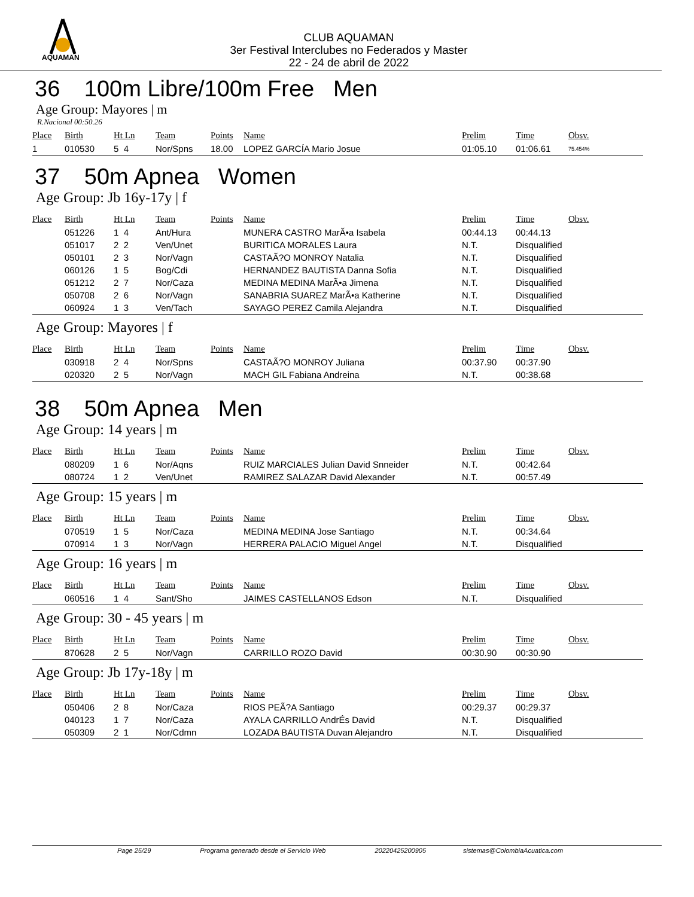AQUAMAN
CLUB AQUAMAN
3er Festival Interclubes no Federados y Master
22 - 24 de abril de 2022
36 100m Libre/100m Free Men
Age Group: Mayores | m
R.Nacional 00:50.26
| Place | Birth | Ht Ln | Team | Points | Name | Prelim | Time | Obsv. |
| --- | --- | --- | --- | --- | --- | --- | --- | --- |
| 1 | 010530 | 5 4 | Nor/Spns | 18.00 | LOPEZ GARCÍA Mario Josue | 01:05.10 | 01:06.61 | 75.454% |
37 50m Apnea Women
Age Group: Jb 16y-17y | f
| Place | Birth | Ht Ln | Team | Points | Name | Prelim | Time | Obsv. |
| --- | --- | --- | --- | --- | --- | --- | --- | --- |
| | 051226 | 1 4 | Ant/Hura | | MUNERA CASTRO MarÃ•a Isabela | 00:44.13 | 00:44.13 | |
| | 051017 | 2 2 | Ven/Unet | | BURITICA MORALES Laura | N.T. | Disqualified | |
| | 050101 | 2 3 | Nor/Vagn | | CASTAÃ?O MONROY Natalia | N.T. | Disqualified | |
| | 060126 | 1 5 | Bog/Cdi | | HERNANDEZ BAUTISTA Danna Sofia | N.T. | Disqualified | |
| | 051212 | 2 7 | Nor/Caza | | MEDINA MEDINA MarÃ•a Jimena | N.T. | Disqualified | |
| | 050708 | 2 6 | Nor/Vagn | | SANABRIA SUAREZ MarÃ•a Katherine | N.T. | Disqualified | |
| | 060924 | 1 3 | Ven/Tach | | SAYAGO PEREZ Camila Alejandra | N.T. | Disqualified | |
Age Group: Mayores | f
| Place | Birth | Ht Ln | Team | Points | Name | Prelim | Time | Obsv. |
| --- | --- | --- | --- | --- | --- | --- | --- | --- |
| | 030918 | 2 4 | Nor/Spns | | CASTAÃ?O MONROY Juliana | 00:37.90 | 00:37.90 | |
| | 020320 | 2 5 | Nor/Vagn | | MACH GIL Fabiana Andreina | N.T. | 00:38.68 | |
38 50m Apnea Men
Age Group: 14 years | m
| Place | Birth | Ht Ln | Team | Points | Name | Prelim | Time | Obsv. |
| --- | --- | --- | --- | --- | --- | --- | --- | --- |
| | 080209 | 1 6 | Nor/Aqns | | RUIZ MARCIALES Julian David Snneider | N.T. | 00:42.64 | |
| | 080724 | 1 2 | Ven/Unet | | RAMIREZ SALAZAR David Alexander | N.T. | 00:57.49 | |
Age Group: 15 years | m
| Place | Birth | Ht Ln | Team | Points | Name | Prelim | Time | Obsv. |
| --- | --- | --- | --- | --- | --- | --- | --- | --- |
| | 070519 | 1 5 | Nor/Caza | | MEDINA MEDINA Jose Santiago | N.T. | 00:34.64 | |
| | 070914 | 1 3 | Nor/Vagn | | HERRERA PALACIO Miguel Angel | N.T. | Disqualified | |
Age Group: 16 years | m
| Place | Birth | Ht Ln | Team | Points | Name | Prelim | Time | Obsv. |
| --- | --- | --- | --- | --- | --- | --- | --- | --- |
| | 060516 | 1 4 | Sant/Sho | | JAIMES CASTELLANOS Edson | N.T. | Disqualified | |
Age Group: 30 - 45 years | m
| Place | Birth | Ht Ln | Team | Points | Name | Prelim | Time | Obsv. |
| --- | --- | --- | --- | --- | --- | --- | --- | --- |
| | 870628 | 2 5 | Nor/Vagn | | CARRILLO ROZO David | 00:30.90 | 00:30.90 | |
Age Group: Jb 17y-18y | m
| Place | Birth | Ht Ln | Team | Points | Name | Prelim | Time | Obsv. |
| --- | --- | --- | --- | --- | --- | --- | --- | --- |
| | 050406 | 2 8 | Nor/Caza | | RIOS PEÃ?A Santiago | 00:29.37 | 00:29.37 | |
| | 040123 | 1 7 | Nor/Caza | | AYALA CARRILLO AndrÉs David | N.T. | Disqualified | |
| | 050309 | 2 1 | Nor/Cdmn | | LOZADA BAUTISTA Duvan Alejandro | N.T. | Disqualified | |
Page 25/29 Programa generado desde el Servicio Web 20220425200905 sistemas@ColombiaAcuatica.com